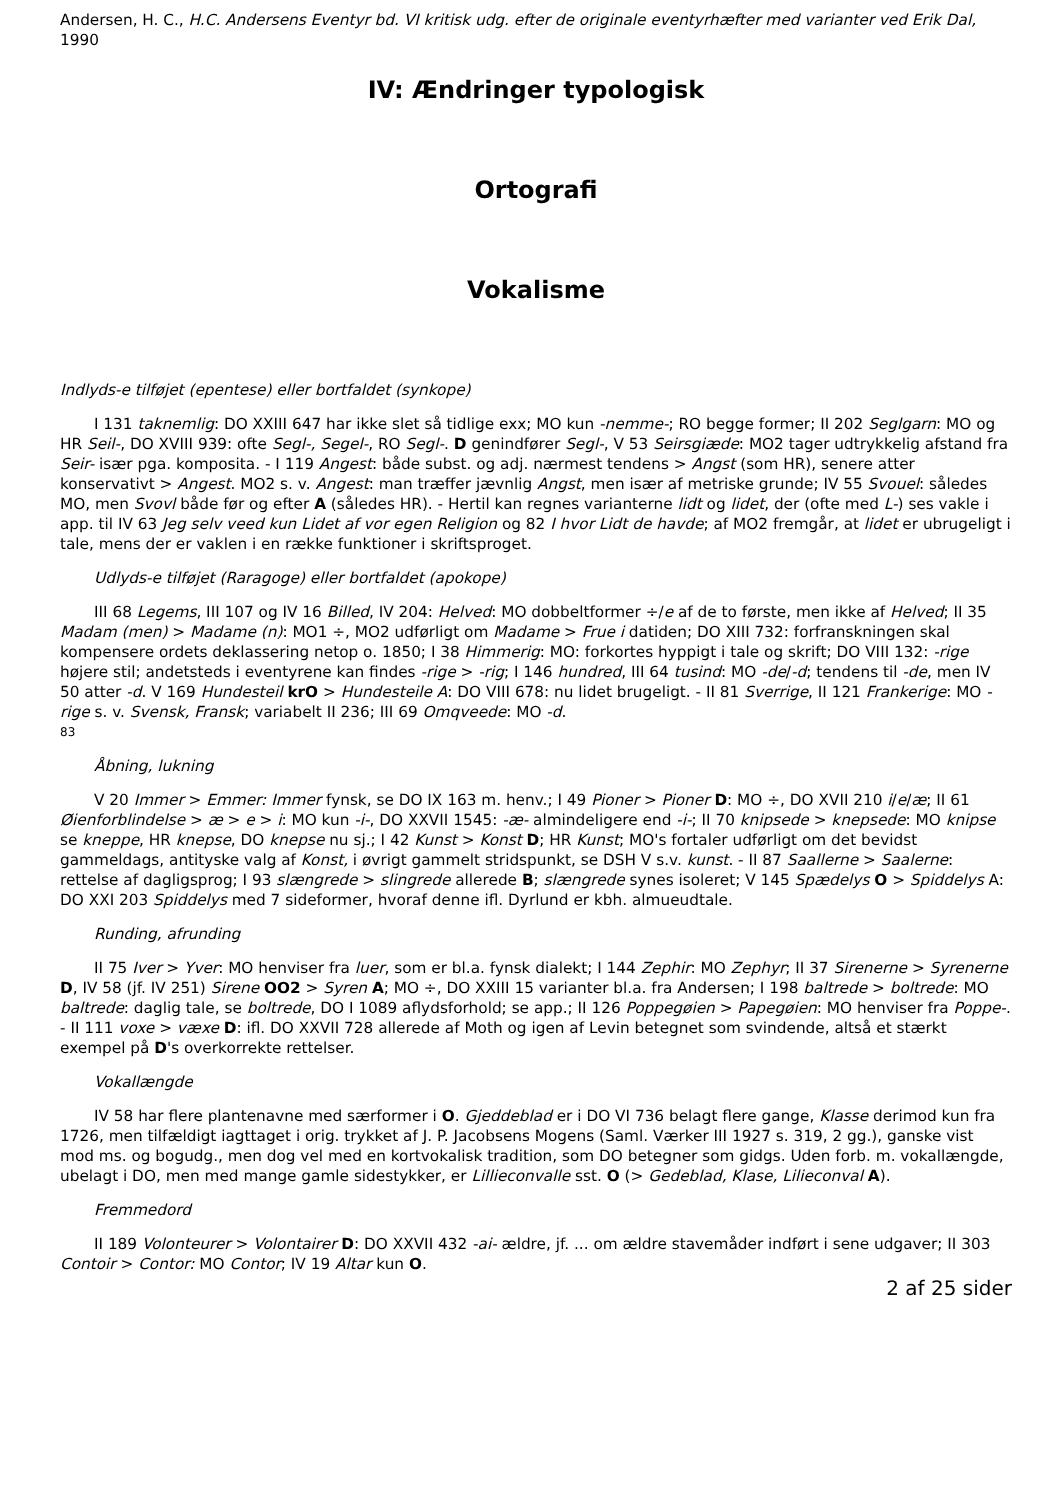Andersen, H. C., H.C. Andersens Eventyr bd. VI kritisk udg. efter de originale eventyrhæfter med varianter ved Erik Dal, 1990
IV: Ændringer typologisk
Ortografi
Vokalisme
Indlyds-e tilføjet (epentese) eller bortfaldet (synkope)
I 131 taknemlig: DO XXIII 647 har ikke slet så tidlige exx; MO kun -nemme-; RO begge former; II 202 Seglgarn: MO og HR Seil-, DO XVIII 939: ofte Segl-, Segel-, RO Segl-. D genindfører Segl-, V 53 Seirsgiæde: MO2 tager udtrykkelig afstand fra Seir- især pga. komposita. - I 119 Angest: både subst. og adj. nærmest tendens > Angst (som HR), senere atter konservativt > Angest. MO2 s. v. Angest: man træffer jævnlig Angst, men især af metriske grunde; IV 55 Svouel: således MO, men Svovl både før og efter A (således HR). - Hertil kan regnes varianterne lidt og lidet, der (ofte med L-) ses vakle i app. til IV 63 Jeg selv veed kun Lidet af vor egen Religion og 82 I hvor Lidt de havde; af MO2 fremgår, at lidet er ubrugeligt i tale, mens der er vaklen i en række funktioner i skriftsproget.
Udlyds-e tilføjet (Raragoge) eller bortfaldet (apokope)
III 68 Legems, III 107 og IV 16 Billed, IV 204: Helved: MO dobbeltformer ÷/e af de to første, men ikke af Helved; II 35 Madam (men) > Madame (n): MO1 ÷, MO2 udførligt om Madame > Frue i datiden; DO XIII 732: forfranskningen skal kompensere ordets deklassering netop o. 1850; I 38 Himmerig: MO: forkortes hyppigt i tale og skrift; DO VIII 132: -rige højere stil; andetsteds i eventyrene kan findes -rige > -rig; I 146 hundred, III 64 tusind: MO -de/-d; tendens til -de, men IV 50 atter -d. V 169 Hundesteil krO > Hundesteile A: DO VIII 678: nu lidet brugeligt. - II 81 Sverrige, II 121 Frankerige: MO -rige s. v. Svensk, Fransk; variabelt II 236; III 69 Omqveede: MO -d.
83
Åbning, lukning
V 20 Immer > Emmer: Immer fynsk, se DO IX 163 m. henv.; I 49 Pioner > Pioner D: MO ÷, DO XVII 210 i/e/æ; II 61 Øienforblindelse > æ > e > i: MO kun -i-, DO XXVII 1545: -æ- almindeligere end -i-; II 70 knipsede > knepsede: MO knipse se kneppe, HR knepse, DO knepse nu sj.; I 42 Kunst > Konst D; HR Kunst; MO's fortaler udførligt om det bevidst gammeldags, antityske valg af Konst, i øvrigt gammelt stridspunkt, se DSH V s.v. kunst. - II 87 Saallerne > Saalerne: rettelse af dagligsprog; I 93 slængrede > slingrede allerede B; slængrede synes isoleret; V 145 Spædelys O > Spiddelys A: DO XXI 203 Spiddelys med 7 sideformer, hvoraf denne ifl. Dyrlund er kbh. almueudtale.
Runding, afrunding
II 75 Iver > Yver: MO henviser fra luer, som er bl.a. fynsk dialekt; I 144 Zephir: MO Zephyr; II 37 Sirenerne > Syrenerne D, IV 58 (jf. IV 251) Sirene OO2 > Syren A; MO ÷, DO XXIII 15 varianter bl.a. fra Andersen; I 198 baltrede > boltrede: MO baltrede: daglig tale, se boltrede, DO I 1089 aflydsforhold; se app.; II 126 Poppegøien > Papegøien: MO henviser fra Poppe-. - II 111 voxe > væxe D: ifl. DO XXVII 728 allerede af Moth og igen af Levin betegnet som svindende, altså et stærkt exempel på D's overkorrekte rettelser.
Vokallængde
IV 58 har flere plantenavne med særformer i O. Gjeddeblad er i DO VI 736 belagt flere gange, Klasse derimod kun fra 1726, men tilfældigt iagttaget i orig. trykket af J. P. Jacobsens Mogens (Saml. Værker III 1927 s. 319, 2 gg.), ganske vist mod ms. og bogudg., men dog vel med en kortvokalisk tradition, som DO betegner som gidgs. Uden forb. m. vokallængde, ubelagt i DO, men med mange gamle sidestykker, er Lillieconvalle sst. O (> Gedeblad, Klase, Lilieconval A).
Fremmedord
II 189 Volonteurer > Volontairer D: DO XXVII 432 -ai- ældre, jf. ... om ældre stavemåder indført i sene udgaver; II 303 Contoir > Contor: MO Contor; IV 19 Altar kun O.
2 af 25 sider